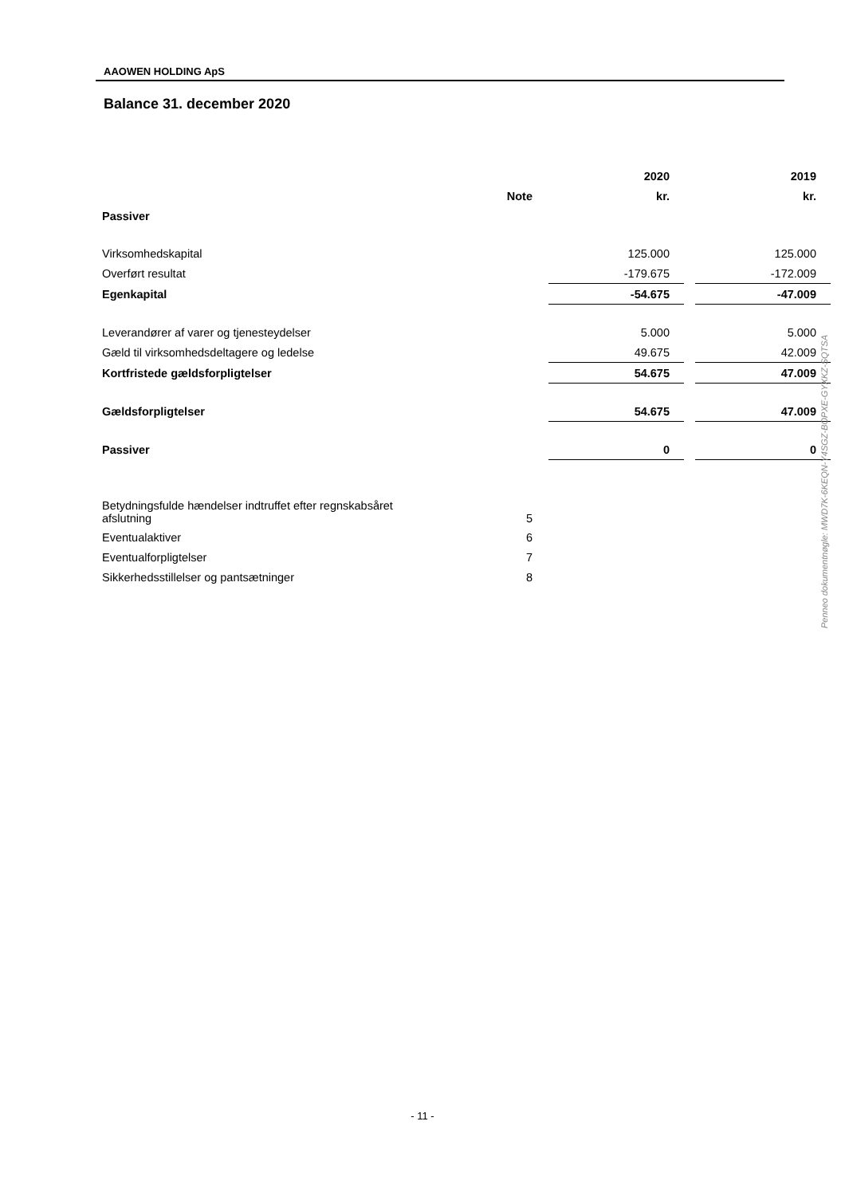AAOWEN HOLDING ApS
Balance 31. december 2020
| | | | 2020 | | 2019 |
| --- | --- | --- | --- | --- | --- |
| | Note | | kr. | | kr. |
| Passiver | | | | | |
| Virksomhedskapital | | | 125.000 | | 125.000 |
| Overført resultat | | | -179.675 | | -172.009 |
| Egenkapital | | | -54.675 | | -47.009 |
| Leverandører af varer og tjenesteydelser | | | 5.000 | | 5.000 |
| Gæld til virksomhedsdeltagere og ledelse | | | 49.675 | | 42.009 |
| Kortfristede gældsforpligtelser | | | 54.675 | | 47.009 |
| Gældsforpligtelser | | | 54.675 | | 47.009 |
| Passiver | | | 0 | | 0 |
| Betydningsfulde hændelser indtruffet efter regnskabsåret afslutning | 5 | | | | |
| Eventualaktiver | 6 | | | | |
| Eventualforpligtelser | 7 | | | | |
| Sikkerhedsstillelser og pantsætninger | 8 | | | | |
Penneo dokumentnøgle: MWD7K-6KEQN-Y4SGZ-BOPXE-GYXKZ-SQTSA
- 11 -